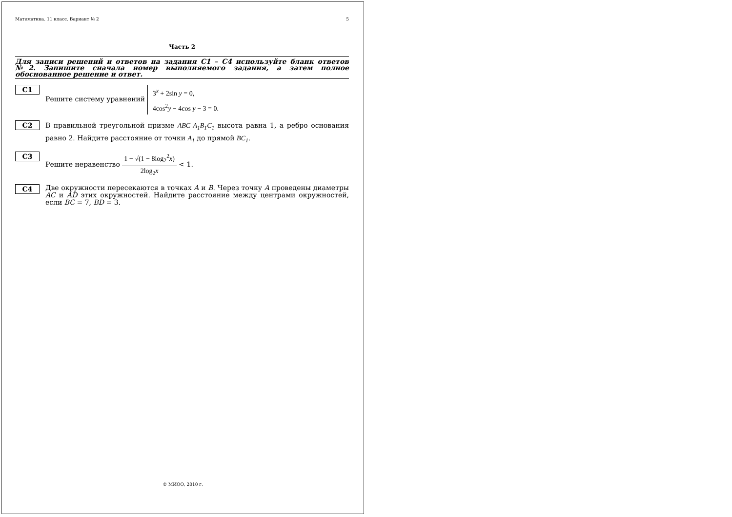Математика. 11 класс. Вариант № 2 5
Часть 2
Для записи решений и ответов на задания С1 – С4 используйте бланк ответов №2. Запишите сначала номер выполняемого задания, а затем полное обоснованное решение и ответ.
С1
Решите систему уравнений 3<sup>x</sup> + 2sin y = 0,
4cos<sup>2</sup>y − 4cos y − 3 = 0.
С2
В правильной треугольной призме ABC A<sub>1</sub>B<sub>1</sub>C<sub>1</sub> высота равна 1, а ребро основания равно 2. Найдите расстояние от точки A<sub>1</sub> до прямой BC<sub>1</sub>.
С3
Решите неравенство 1 − √(1 − 8log<sub>2</sub><sup>2</sup>x) 2log<sub>2</sub>x < 1.
С4
Две окружности пересекаются в точках A и B. Через точку A проведены диаметры AC и AD этих окружностей. Найдите расстояние между центрами окружностей, если BC = 7, BD = 3.
© МИОО, 2010 г.